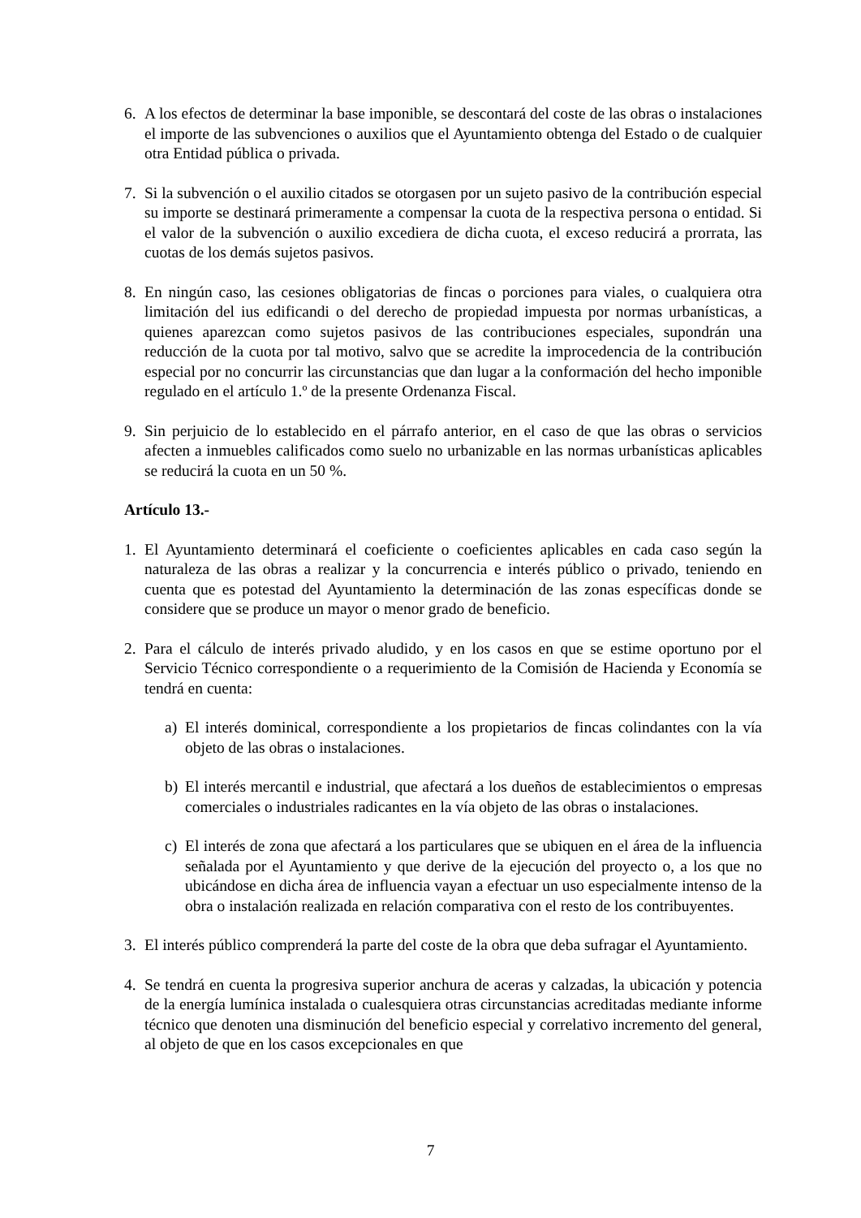6. A los efectos de determinar la base imponible, se descontará del coste de las obras o instalaciones el importe de las subvenciones o auxilios que el Ayuntamiento obtenga del Estado o de cualquier otra Entidad pública o privada.
7. Si la subvención o el auxilio citados se otorgasen por un sujeto pasivo de la contribución especial su importe se destinará primeramente a compensar la cuota de la respectiva persona o entidad. Si el valor de la subvención o auxilio excediera de dicha cuota, el exceso reducirá a prorrata, las cuotas de los demás sujetos pasivos.
8. En ningún caso, las cesiones obligatorias de fincas o porciones para viales, o cualquiera otra limitación del ius edificandi o del derecho de propiedad impuesta por normas urbanísticas, a quienes aparezcan como sujetos pasivos de las contribuciones especiales, supondrán una reducción de la cuota por tal motivo, salvo que se acredite la improcedencia de la contribución especial por no concurrir las circunstancias que dan lugar a la conformación del hecho imponible regulado en el artículo 1.º de la presente Ordenanza Fiscal.
9. Sin perjuicio de lo establecido en el párrafo anterior, en el caso de que las obras o servicios afecten a inmuebles calificados como suelo no urbanizable en las normas urbanísticas aplicables se reducirá la cuota en un 50 %.
Artículo 13.-
1. El Ayuntamiento determinará el coeficiente o coeficientes aplicables en cada caso según la naturaleza de las obras a realizar y la concurrencia e interés público o privado, teniendo en cuenta que es potestad del Ayuntamiento la determinación de las zonas específicas donde se considere que se produce un mayor o menor grado de beneficio.
2. Para el cálculo de interés privado aludido, y en los casos en que se estime oportuno por el Servicio Técnico correspondiente o a requerimiento de la Comisión de Hacienda y Economía se tendrá en cuenta:
a) El interés dominical, correspondiente a los propietarios de fincas colindantes con la vía objeto de las obras o instalaciones.
b) El interés mercantil e industrial, que afectará a los dueños de establecimientos o empresas comerciales o industriales radicantes en la vía objeto de las obras o instalaciones.
c) El interés de zona que afectará a los particulares que se ubiquen en el área de la influencia señalada por el Ayuntamiento y que derive de la ejecución del proyecto o, a los que no ubicándose en dicha área de influencia vayan a efectuar un uso especialmente intenso de la obra o instalación realizada en relación comparativa con el resto de los contribuyentes.
3. El interés público comprenderá la parte del coste de la obra que deba sufragar el Ayuntamiento.
4. Se tendrá en cuenta la progresiva superior anchura de aceras y calzadas, la ubicación y potencia de la energía lumínica instalada o cualesquiera otras circunstancias acreditadas mediante informe técnico que denoten una disminución del beneficio especial y correlativo incremento del general, al objeto de que en los casos excepcionales en que
7